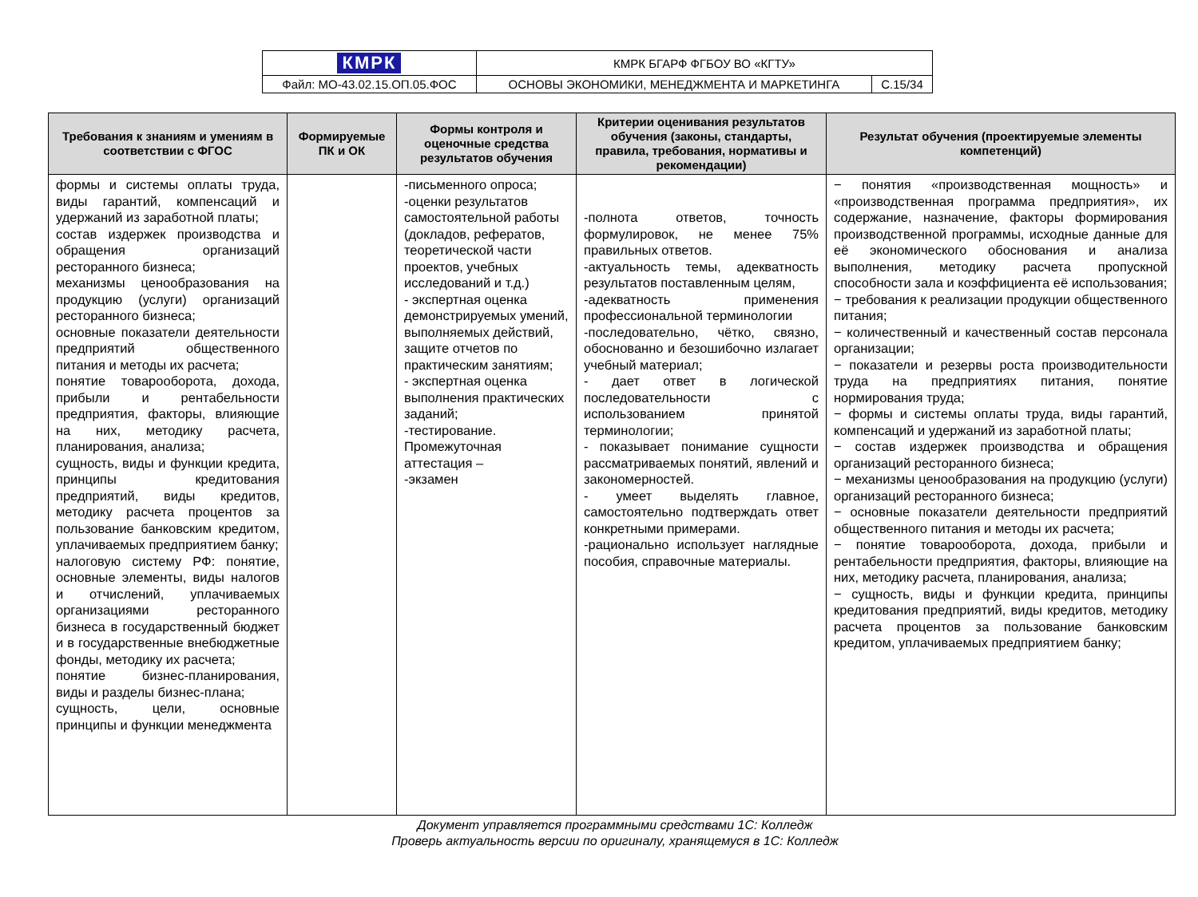| КМРК | КМРК БГАРФ ФГБОУ ВО «КГТУ» | |
| Файл: МО-43.02.15.ОП.05.ФОС | ОСНОВЫ ЭКОНОМИКИ, МЕНЕДЖМЕНТА И МАРКЕТИНГА | С.15/34 |
| Требования к знаниям и умениям в соответствии с ФГОС | Формируемые ПК и ОК | Формы контроля и оценочные средства результатов обучения | Критерии оценивания результатов обучения (законы, стандарты, правила, требования, нормативы и рекомендации) | Результат обучения (проектируемые элементы компетенций) |
| --- | --- | --- | --- | --- |
| формы и системы оплаты труда, виды гарантий, компенсаций и удержаний из заработной платы; состав издержек производства и обращения организаций ресторанного бизнеса; механизмы ценообразования на продукцию (услуги) организаций ресторанного бизнеса; основные показатели деятельности предприятий общественного питания и методы их расчета; понятие товарооборота, дохода, прибыли и рентабельности предприятия, факторы, влияющие на них, методику расчета, планирования, анализа; сущность, виды и функции кредита, принципы кредитования предприятий, виды кредитов, методику расчета процентов за пользование банковским кредитом, уплачиваемых предприятием банку; налоговую систему РФ: понятие, основные элементы, виды налогов и отчислений, уплачиваемых организациями ресторанного бизнеса в государственный бюджет и в государственные внебюджетные фонды, методику их расчета; понятие бизнес-планирования, виды и разделы бизнес-плана; сущность, цели, основные принципы и функции менеджмента | | -письменного опроса; -оценки результатов самостоятельной работы (докладов, рефератов, теоретической части проектов, учебных исследований и т.д.) - экспертная оценка демонстрируемых умений, выполняемых действий, защите отчетов по практическим занятиям; - экспертная оценка выполнения практических заданий; -тестирование. Промежуточная аттестация – -экзамен | -полнота ответов, точность формулировок, не менее 75% правильных ответов. -актуальность темы, адекватность результатов поставленным целям, -адекватность применения профессиональной терминологии -последовательно, чётко, связно, обоснованно и безошибочно излагает учебный материал; - дает ответ в логической последовательности с использованием принятой терминологии; - показывает понимание сущности рассматриваемых понятий, явлений и закономерностей. - умеет выделять главное, самостоятельно подтверждать ответ конкретными примерами. -рационально использует наглядные пособия, справочные материалы. | − понятия «производственная мощность» и «производственная программа предприятия», их содержание, назначение, факторы формирования производственной программы, исходные данные для её экономического обоснования и анализа выполнения, методику расчета пропускной способности зала и коэффициента её использования; − требования к реализации продукции общественного питания; − количественный и качественный состав персонала организации; − показатели и резервы роста производительности труда на предприятиях питания, понятие нормирования труда; − формы и системы оплаты труда, виды гарантий, компенсаций и удержаний из заработной платы; − состав издержек производства и обращения организаций ресторанного бизнеса; − механизмы ценообразования на продукцию (услуги) организаций ресторанного бизнеса; − основные показатели деятельности предприятий общественного питания и методы их расчета; − понятие товарооборота, дохода, прибыли и рентабельности предприятия, факторы, влияющие на них, методику расчета, планирования, анализа; − сущность, виды и функции кредита, принципы кредитования предприятий, виды кредитов, методику расчета процентов за пользование банковским кредитом, уплачиваемых предприятием банку; |
Документ управляется программными средствами 1С: Колледж
Проверь актуальность версии по оригиналу, хранящемуся в 1С: Колледж